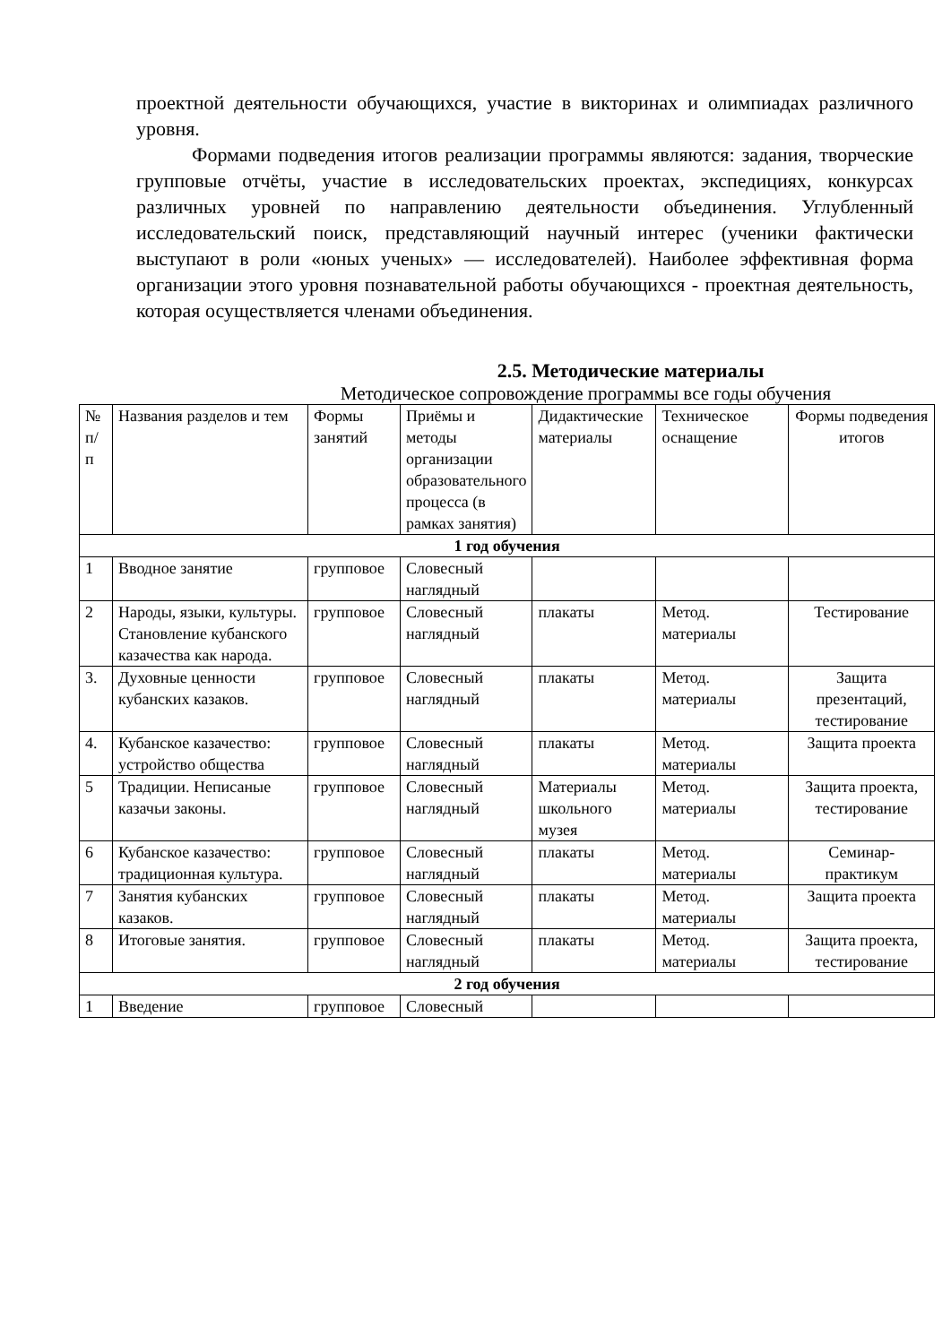проектной деятельности обучающихся, участие в викторинах и олимпиадах различного уровня.
Формами подведения итогов реализации программы являются: задания, творческие групповые отчёты, участие в исследовательских проектах, экспедициях, конкурсах различных уровней по направлению деятельности объединения. Углубленный исследовательский поиск, представляющий научный интерес (ученики фактически выступают в роли «юных ученых» — исследователей). Наиболее эффективная форма организации этого уровня познавательной работы обучающихся - проектная деятельность, которая осуществляется членами объединения.
2.5. Методические материалы
Методическое сопровождение программы все годы обучения
| № п/п | Названия разделов и тем | Формы занятий | Приёмы и методы организации образовательного процесса (в рамках занятия) | Дидактические материалы | Техническое оснащение | Формы подведения итогов |
| --- | --- | --- | --- | --- | --- | --- |
| 1 год обучения | | | | | | |
| 1 | Вводное занятие | групповое | Словесный наглядный | | | |
| 2 | Народы, языки, культуры. Становление кубанского казачества как народа. | групповое | Словесный наглядный | плакаты | Метод. материалы | Тестирование |
| 3. | Духовные ценности кубанских казаков. | групповое | Словесный наглядный | плакаты | Метод. материалы | Защита презентаций, тестирование |
| 4. | Кубанское казачество: устройство общества | групповое | Словесный наглядный | плакаты | Метод. материалы | Защита проекта |
| 5 | Традиции. Неписаные казачьи законы. | групповое | Словесный наглядный | Материалы школьного музея | Метод. материалы | Защита проекта, тестирование |
| 6 | Кубанское казачество: традиционная культура. | групповое | Словесный наглядный | плакаты | Метод. материалы | Семинар-практикум |
| 7 | Занятия кубанских казаков. | групповое | Словесный наглядный | плакаты | Метод. материалы | Защита проекта |
| 8 | Итоговые занятия. | групповое | Словесный наглядный | плакаты | Метод. материалы | Защита проекта, тестирование |
| 2 год обучения | | | | | | |
| 1 | Введение | групповое | Словесный | | | |